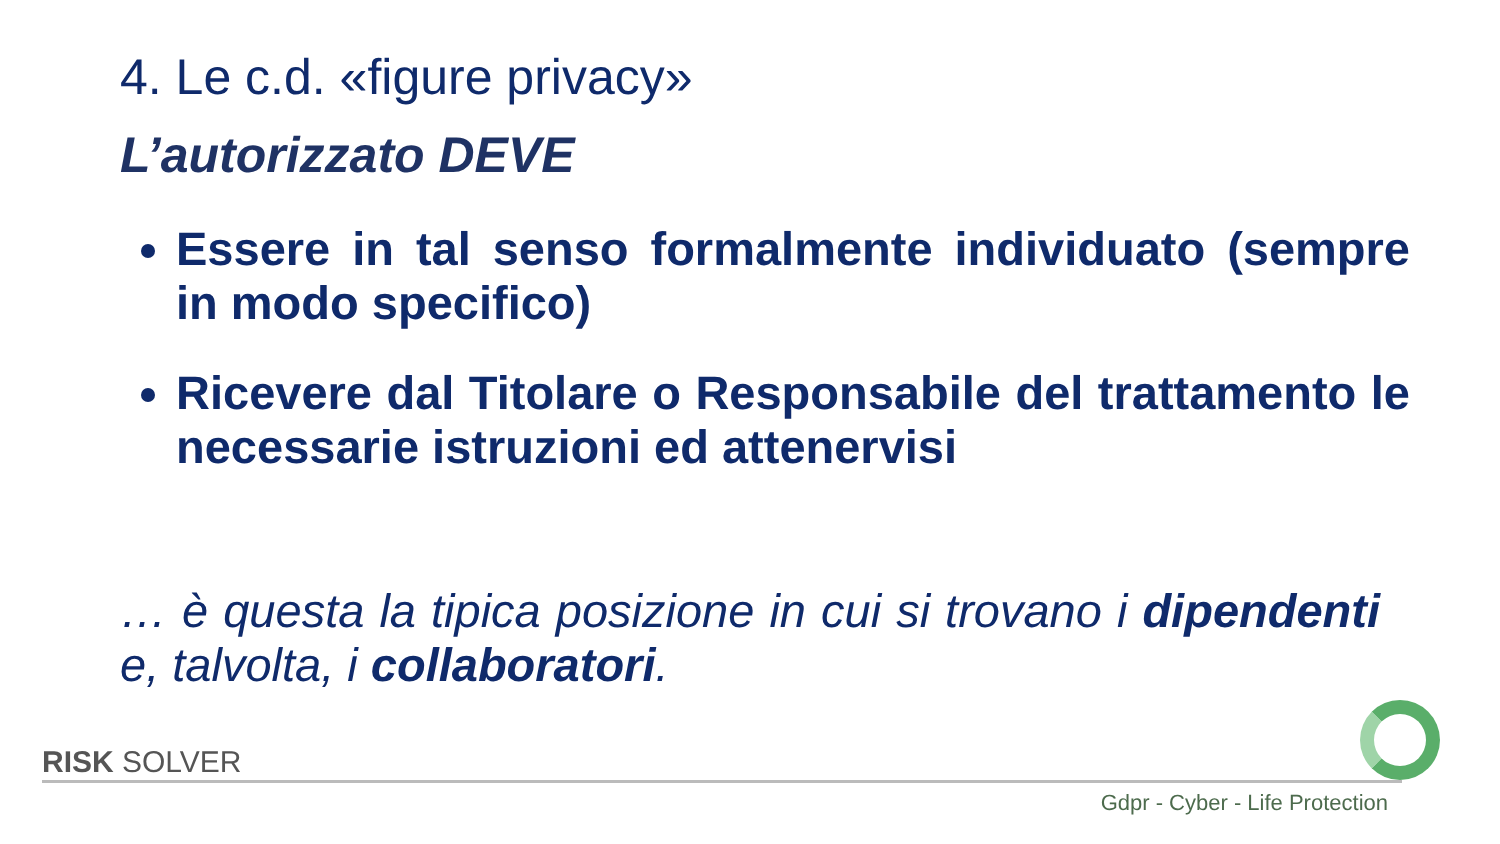4. Le c.d. «figure privacy»
L’autorizzato DEVE
Essere in tal senso formalmente individuato (sempre in modo specifico)
Ricevere dal Titolare o Responsabile del trattamento le necessarie istruzioni ed attenervisi
… è questa la tipica posizione in cui si trovano i dipendenti e, talvolta, i collaboratori.
RISK SOLVER
Gdpr - Cyber - Life Protection